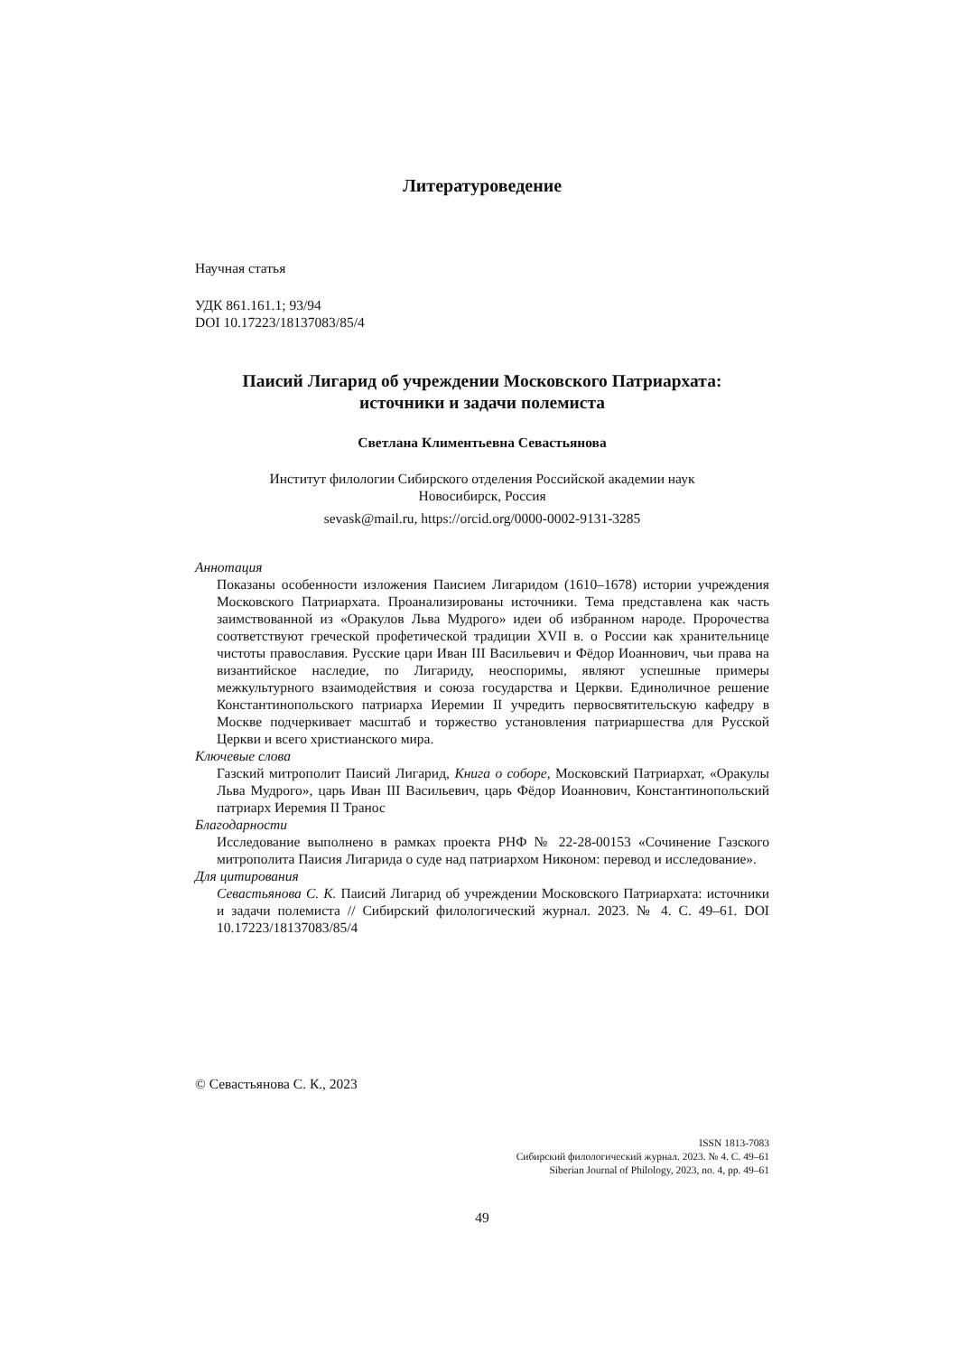Литературоведение
Научная статья
УДК 861.161.1; 93/94
DOI 10.17223/18137083/85/4
Паисий Лигарид об учреждении Московского Патриархата:
источники и задачи полемиста
Светлана Климентьевна Севастьянова
Институт филологии Сибирского отделения Российской академии наук
Новосибирск, Россия
sevask@mail.ru, https://orcid.org/0000-0002-9131-3285
Аннотация
Показаны особенности изложения Паисием Лигаридом (1610–1678) истории учреждения Московского Патриархата. Проанализированы источники. Тема представлена как часть заимствованной из «Оракулов Льва Мудрого» идеи об избранном народе. Пророчества соответствуют греческой профетической традиции XVII в. о России как хранительнице чистоты православия. Русские цари Иван III Васильевич и Фёдор Иоаннович, чьи права на византийское наследие, по Лигариду, неоспоримы, являют успешные примеры межкультурного взаимодействия и союза государства и Церкви. Единоличное решение Константинопольского патриарха Иеремии II учредить первосвятительскую кафедру в Москве подчеркивает масштаб и торжество установления патриаршества для Русской Церкви и всего христианского мира.
Ключевые слова
Газский митрополит Паисий Лигарид, Книга о соборе, Московский Патриархат, «Оракулы Льва Мудрого», царь Иван III Васильевич, царь Фёдор Иоаннович, Константинопольский патриарх Иеремия II Транос
Благодарности
Исследование выполнено в рамках проекта РНФ № 22-28-00153 «Сочинение Газского митрополита Паисия Лигарида о суде над патриархом Никоном: перевод и исследование».
Для цитирования
Севастьянова С. К. Паисий Лигарид об учреждении Московского Патриархата: источники и задачи полемиста // Сибирский филологический журнал. 2023. № 4. С. 49–61. DOI 10.17223/18137083/85/4
© Севастьянова С. К., 2023
ISSN 1813-7083
Сибирский филологический журнал. 2023. № 4. С. 49–61
Siberian Journal of Philology, 2023, no. 4, pp. 49–61
49